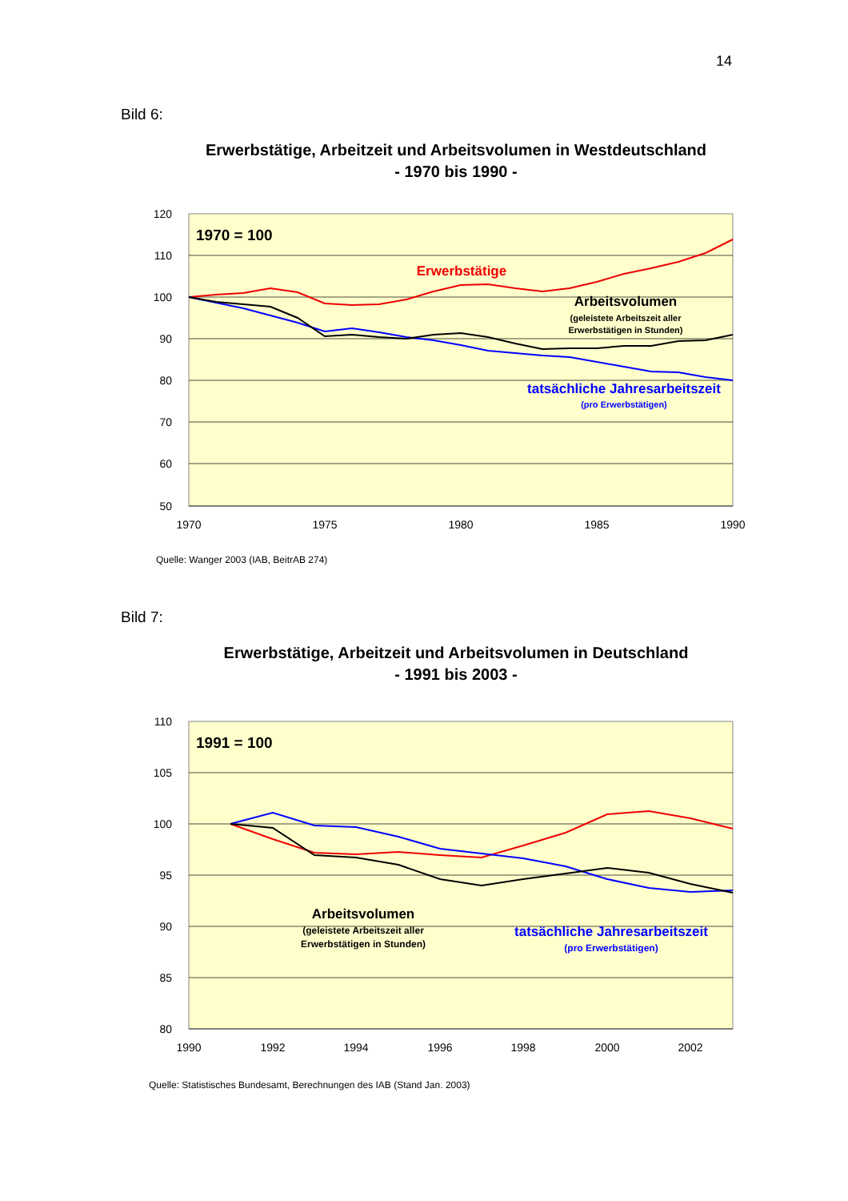14
Bild 6:
Erwerbstätige, Arbeitzeit und Arbeitsvolumen in Westdeutschland
- 1970 bis 1990 -
120
110
100
90
80
70
60
50
1970
1975
1980
1985
1990
1970 = 100
Erwerbstätige
Arbeitsvolumen
(geleistete Arbeitszeit aller
Erwerbstätigen in Stunden)
tatsächliche Jahresarbeitszeit
(pro Erwerbstätigen)
Quelle: Wanger 2003 (IAB, BeitrAB 274)
Bild 7:
Erwerbstätige, Arbeitzeit und Arbeitsvolumen in Deutschland
- 1991 bis 2003 -
110
105
100
95
90
85
80
1990
1992
1994
1996
1998
2000
2002
1991 = 100
Arbeitsvolumen
(geleistete Arbeitszeit aller
Erwerbstätigen in Stunden)
tatsächliche Jahresarbeitszeit
(pro Erwerbstätigen)
Quelle: Statistisches Bundesamt, Berechnungen des IAB (Stand Jan. 2003)